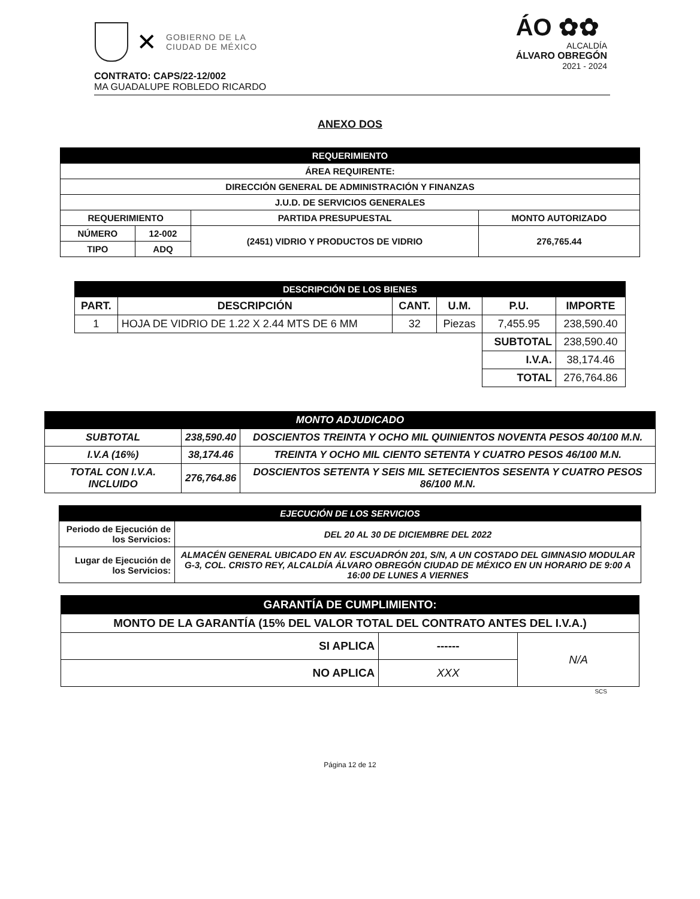✕
GOBIERNO DE LA
CIUDAD DE MÉXICO
ÁO ✿✿
ALCALDÍA
ÁLVARO OBREGÓN
2021 - 2024
CONTRATO: CAPS/22-12/002
MA GUADALUPE ROBLEDO RICARDO
ANEXO DOS
| REQUERIMIENTO | | | |
| --- | --- | --- | --- |
| ÁREA REQUIRENTE: | | | |
| DIRECCIÓN GENERAL DE ADMINISTRACIÓN Y FINANZAS | | | |
| J.U.D. DE SERVICIOS GENERALES | | | |
| REQUERIMIENTO | | PARTIDA PRESUPUESTAL | MONTO AUTORIZADO |
| NÚMERO | 12-002 | (2451) VIDRIO Y PRODUCTOS DE VIDRIO | 276,765.44 |
| TIPO | ADQ | | |
| DESCRIPCIÓN DE LOS BIENES | | | | | |
| --- | --- | --- | --- | --- | --- |
| PART. | DESCRIPCIÓN | CANT. | U.M. | P.U. | IMPORTE |
| 1 | HOJA DE VIDRIO DE 1.22 X 2.44 MTS DE 6 MM | 32 | Piezas | 7,455.95 | 238,590.40 |
| | | | | SUBTOTAL | 238,590.40 |
| | | | | I.V.A. | 38,174.46 |
| | | | | TOTAL | 276,764.86 |
| MONTO ADJUDICADO | | |
| --- | --- | --- |
| SUBTOTAL | 238,590.40 | DOSCIENTOS TREINTA Y OCHO MIL QUINIENTOS NOVENTA PESOS 40/100 M.N. |
| I.V.A (16%) | 38,174.46 | TREINTA Y OCHO MIL CIENTO SETENTA Y CUATRO PESOS 46/100 M.N. |
| TOTAL CON I.V.A. INCLUIDO | 276,764.86 | DOSCIENTOS SETENTA Y SEIS MIL SETECIENTOS SESENTA Y CUATRO PESOS 86/100 M.N. |
| EJECUCIÓN DE LOS SERVICIOS | |
| --- | --- |
| Periodo de Ejecución de los Servicios: | DEL 20 AL 30 DE DICIEMBRE DEL 2022 |
| Lugar de Ejecución de los Servicios: | ALMACÉN GENERAL UBICADO EN AV. ESCUADRÓN 201, S/N, A UN COSTADO DEL GIMNASIO MODULAR G-3, COL. CRISTO REY, ALCALDÍA ÁLVARO OBREGÓN CIUDAD DE MÉXICO EN UN HORARIO DE 9:00 A 16:00 DE LUNES A VIERNES |
| GARANTÍA DE CUMPLIMIENTO: | | |
| --- | --- | --- |
| MONTO DE LA GARANTÍA (15% DEL VALOR TOTAL DEL CONTRATO ANTES DEL I.V.A.) | | |
| SI APLICA | ------ | N/A |
| NO APLICA | XXX | |
SCS
Página 12 de 12